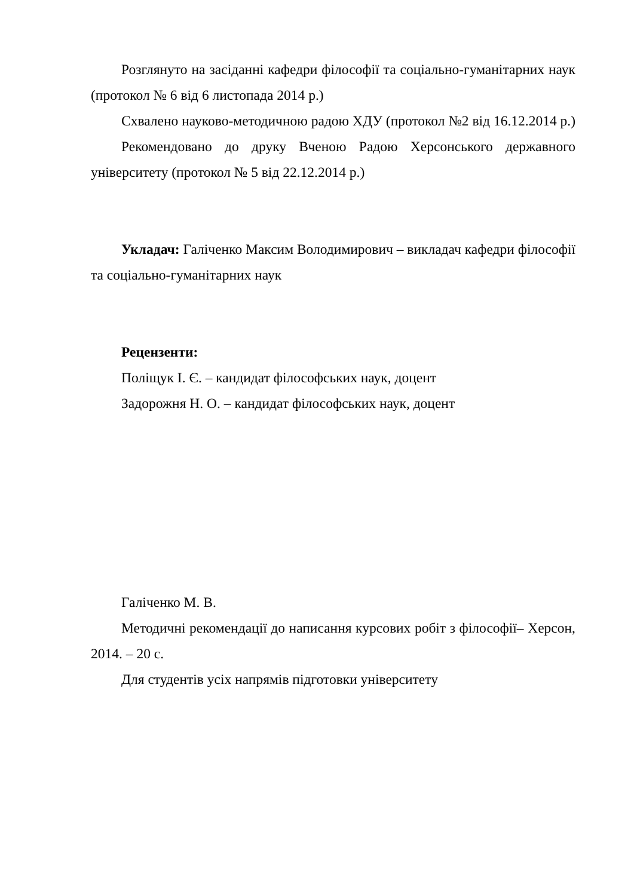Розглянуто на засіданні кафедри філософії та соціально-гуманітарних наук (протокол № 6 від 6 листопада 2014 р.)
Схвалено науково-методичною радою ХДУ (протокол №2 від 16.12.2014 р.)
Рекомендовано до друку Вченою Радою Херсонського державного університету (протокол № 5 від 22.12.2014 р.)
Укладач: Галіченко Максим Володимирович – викладач кафедри філософії та соціально-гуманітарних наук
Рецензенти:
Поліщук І. Є. – кандидат філософських наук, доцент
Задорожня Н. О. – кандидат філософських наук, доцент
Галіченко М. В.
Методичні рекомендації до написання курсових робіт з філософії– Херсон, 2014. – 20 с.
Для студентів усіх напрямів підготовки університету